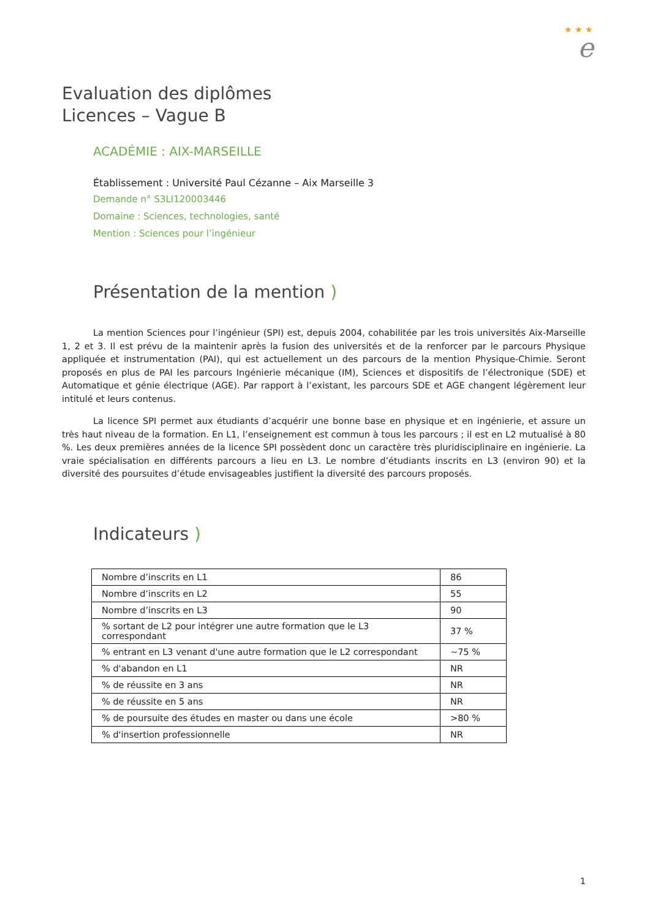★ ★ ★
e
Evaluation des diplômes
Licences – Vague B
ACADÉMIE : AIX-MARSEILLE
Établissement : Université Paul Cézanne – Aix Marseille 3
Demande n° S3LI120003446
Domaine : Sciences, technologies, santé
Mention : Sciences pour l’ingénieur
Présentation de la mention )
La mention Sciences pour l’ingénieur (SPI) est, depuis 2004, cohabilitée par les trois universités Aix-Marseille 1, 2 et 3. Il est prévu de la maintenir après la fusion des universités et de la renforcer par le parcours Physique appliquée et instrumentation (PAI), qui est actuellement un des parcours de la mention Physique-Chimie. Seront proposés en plus de PAI les parcours Ingénierie mécanique (IM), Sciences et dispositifs de l’électronique (SDE) et Automatique et génie électrique (AGE). Par rapport à l’existant, les parcours SDE et AGE changent légèrement leur intitulé et leurs contenus.
La licence SPI permet aux étudiants d’acquérir une bonne base en physique et en ingénierie, et assure un très haut niveau de la formation. En L1, l’enseignement est commun à tous les parcours ; il est en L2 mutualisé à 80 %. Les deux premières années de la licence SPI possèdent donc un caractère très pluridisciplinaire en ingénierie. La vraie spécialisation en différents parcours a lieu en L3. Le nombre d’étudiants inscrits en L3 (environ 90) et la diversité des poursuites d’étude envisageables justifient la diversité des parcours proposés.
Indicateurs )
| Nombre d’inscrits en L1 | 86 |
| Nombre d’inscrits en L2 | 55 |
| Nombre d’inscrits en L3 | 90 |
| % sortant de L2 pour intégrer une autre formation que le L3 correspondant | 37 % |
| % entrant en L3 venant d'une autre formation que le L2 correspondant | ~75 % |
| % d'abandon en L1 | NR |
| % de réussite en 3 ans | NR |
| % de réussite en 5 ans | NR |
| % de poursuite des études en master ou dans une école | >80 % |
| % d'insertion professionnelle | NR |
1